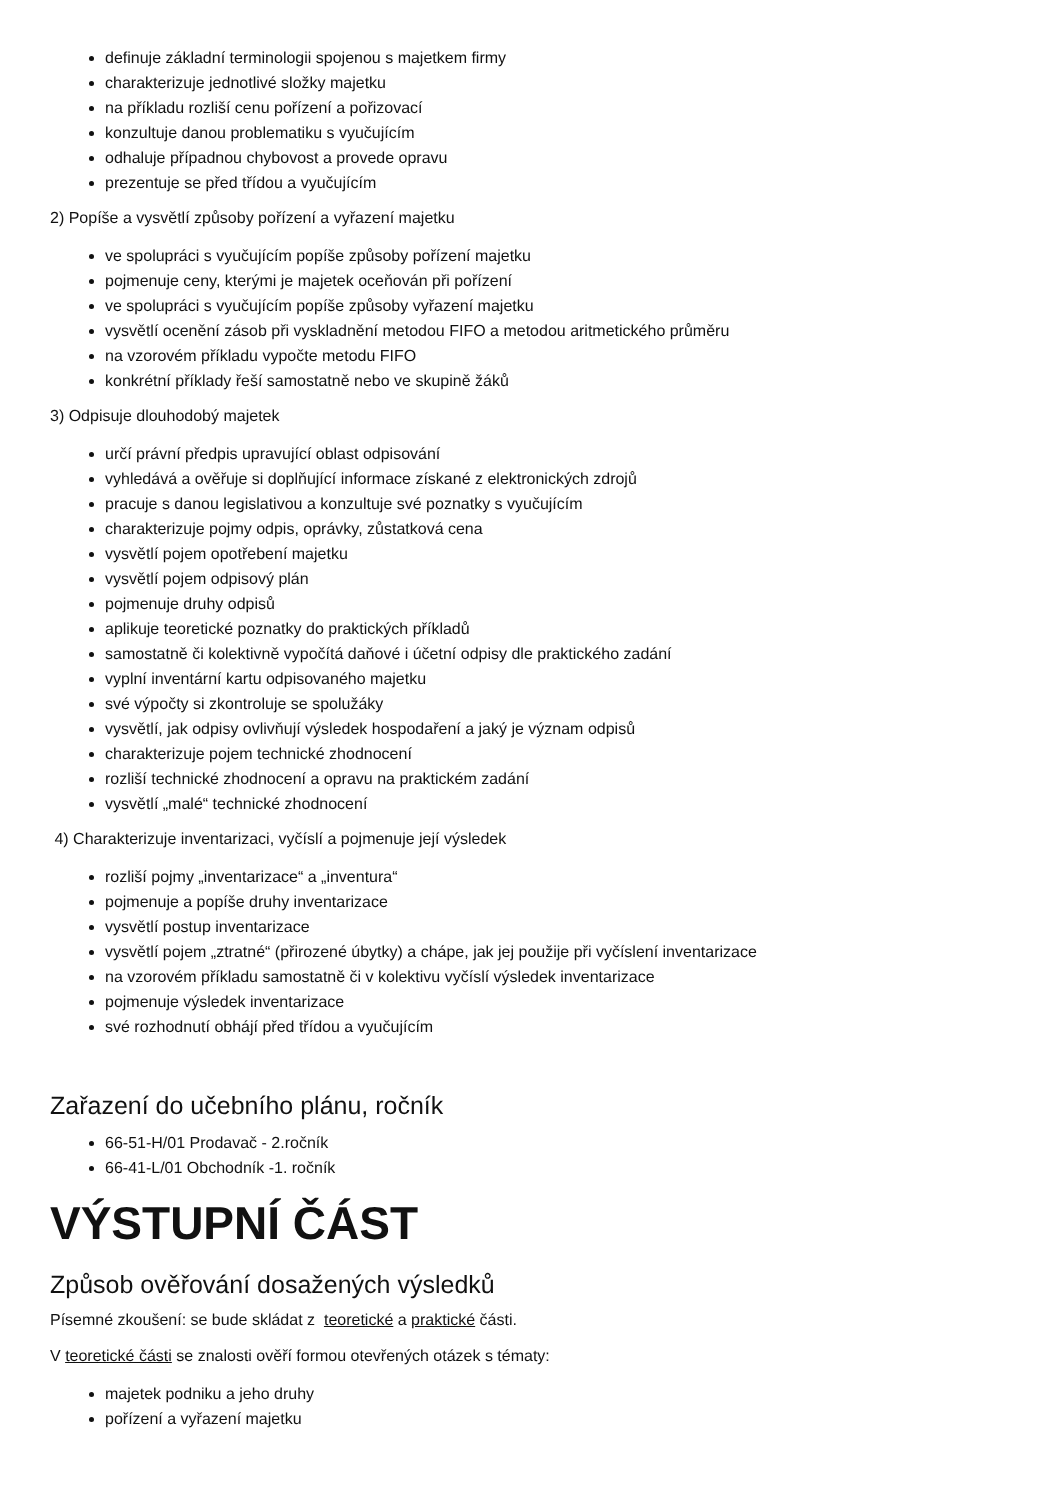definuje základní terminologii spojenou s majetkem firmy
charakterizuje jednotlivé složky majetku
na příkladu rozliší cenu pořízení a pořizovací
konzultuje danou problematiku s vyučujícím
odhaluje případnou chybovost a provede opravu
prezentuje se před třídou a vyučujícím
2) Popíše a vysvětlí způsoby pořízení a vyřazení majetku
ve spolupráci s vyučujícím popíše způsoby pořízení majetku
pojmenuje ceny, kterými je majetek oceňován při pořízení
ve spolupráci s vyučujícím popíše způsoby vyřazení majetku
vysvětlí ocenění zásob při vyskladnění metodou FIFO a metodou aritmetického průměru
na vzorovém příkladu vypočte metodu FIFO
konkrétní příklady řeší samostatně nebo ve skupině žáků
3) Odpisuje dlouhodobý majetek
určí právní předpis upravující oblast odpisování
vyhledává a ověřuje si doplňující informace získané z elektronických zdrojů
pracuje s danou legislativou a konzultuje své poznatky s vyučujícím
charakterizuje pojmy odpis, oprávky, zůstatková cena
vysvětlí pojem opotřebení majetku
vysvětlí pojem odpisový plán
pojmenuje druhy odpisů
aplikuje teoretické poznatky do praktických příkladů
samostatně či kolektivně vypočítá daňové i účetní odpisy dle praktického zadání
vyplní inventární kartu odpisovaného majetku
své výpočty si zkontroluje se spolužáky
vysvětlí, jak odpisy ovlivňují výsledek hospodaření a jaký je význam odpisů
charakterizuje pojem technické zhodnocení
rozliší technické zhodnocení a opravu na praktickém zadání
vysvětlí „malé“ technické zhodnocení
4) Charakterizuje inventarizaci, vyčíslí a pojmenuje její výsledek
rozliší pojmy „inventarizace“ a „inventura“
pojmenuje a popíše druhy inventarizace
vysvětlí postup inventarizace
vysvětlí pojem „ztratné“ (přirozené úbytky) a chápe, jak jej použije při vyčíslení inventarizace
na vzorovém příkladu samostatně či v kolektivu vyčíslí výsledek inventarizace
pojmenuje výsledek inventarizace
své rozhodnutí obhájí před třídou a vyučujícím
Zařazení do učebního plánu, ročník
66-51-H/01 Prodavač - 2.ročník
66-41-L/01 Obchodník -1. ročník
VÝSTUPNÍ ČÁST
Způsob ověřování dosažených výsledků
Písemné zkoušení: se bude skládat z teoretické a praktické části.
V teoretické části se znalosti ověří formou otevřených otázek s tématy:
majetek podniku a jeho druhy
pořízení a vyřazení majetku